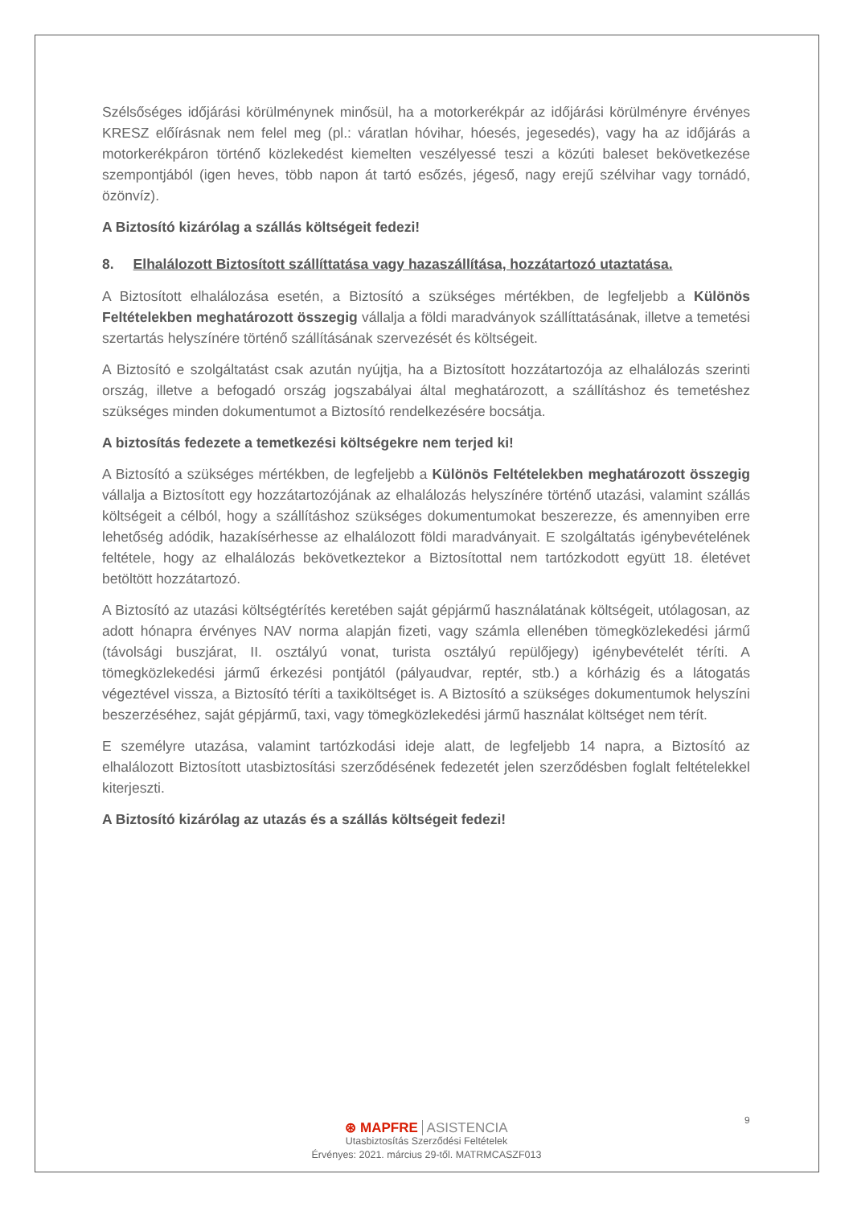Szélsőséges időjárási körülménynek minősül, ha a motorkerékpár az időjárási körülményre érvényes KRESZ előírásnak nem felel meg (pl.: váratlan hóvihar, hóesés, jegesedés), vagy ha az időjárás a motorkerékpáron történő közlekedést kiemelten veszélyessé teszi a közúti baleset bekövetkezése szempontjából (igen heves, több napon át tartó esőzés, jégeső, nagy erejű szélvihar vagy tornádó, özönvíz).
A Biztosító kizárólag a szállás költségeit fedezi!
8. Elhalálozott Biztosított szállíttatása vagy hazaszállítása, hozzátartozó utaztatása.
A Biztosított elhalálozása esetén, a Biztosító a szükséges mértékben, de legfeljebb a Különös Feltételekben meghatározott összegig vállalja a földi maradványok szállíttatásának, illetve a temetési szertartás helyszínére történő szállításának szervezését és költségeit.
A Biztosító e szolgáltatást csak azután nyújtja, ha a Biztosított hozzátartozója az elhalálozás szerinti ország, illetve a befogadó ország jogszabályai által meghatározott, a szállításhoz és temetéshez szükséges minden dokumentumot a Biztosító rendelkezésére bocsátja.
A biztosítás fedezete a temetkezési költségekre nem terjed ki!
A Biztosító a szükséges mértékben, de legfeljebb a Különös Feltételekben meghatározott összegig vállalja a Biztosított egy hozzátartozójának az elhalálozás helyszínére történő utazási, valamint szállás költségeit a célból, hogy a szállításhoz szükséges dokumentumokat beszerezze, és amennyiben erre lehetőség adódik, hazakísérhesse az elhalálozott földi maradványait. E szolgáltatás igénybevételének feltétele, hogy az elhalálozás bekövetkeztekor a Biztosítottal nem tartózkodott együtt 18. életévet betöltött hozzátartozó.
A Biztosító az utazási költségtérítés keretében saját gépjármű használatának költségeit, utólagosan, az adott hónapra érvényes NAV norma alapján fizeti, vagy számla ellenében tömegközlekedési jármű (távolsági buszjárat, II. osztályú vonat, turista osztályú repülőjegy) igénybevételét téríti. A tömegközlekedési jármű érkezési pontjától (pályaudvar, reptér, stb.) a kórházig és a látogatás végeztével vissza, a Biztosító téríti a taxiköltséget is. A Biztosító a szükséges dokumentumok helyszíni beszerzéséhez, saját gépjármű, taxi, vagy tömegközlekedési jármű használat költséget nem térít.
E személyre utazása, valamint tartózkodási ideje alatt, de legfeljebb 14 napra, a Biztosító az elhalálozott Biztosított utasbiztosítási szerződésének fedezetét jelen szerződésben foglalt feltételekkel kiterjeszti.
A Biztosító kizárólag az utazás és a szállás költségeit fedezi!
9
⊛ MAPFRE ASISTENCIA
Utasbiztosítás Szerződési Feltételek
Érvényes: 2021. március 29-től. MATRMCASZF013